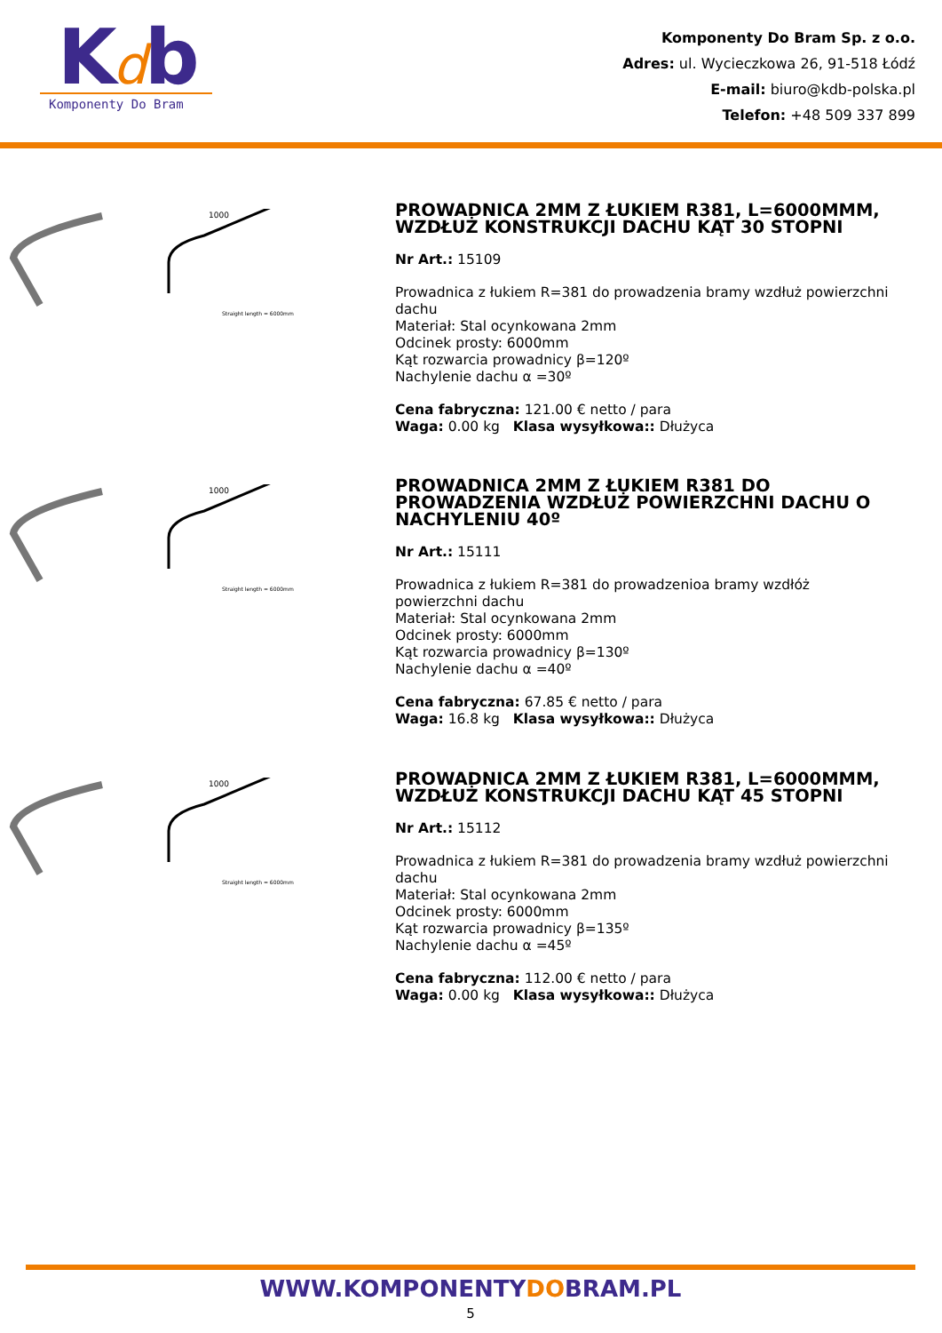K
d
b
Komponenty Do Bram
Komponenty Do Bram Sp. z o.o.
Adres: ul. Wycieczkowa 26, 91-518 Łódź
E-mail: biuro@kdb-polska.pl
Telefon: +48 509 337 899
1000
Straight length = 6000mm
PROWADNICA 2MM Z ŁUKIEM R381, L=6000MMM, WZDŁUŻ KONSTRUKCJI DACHU KĄT 30 STOPNI
Nr Art.: 15109
Prowadnica z łukiem R=381 do prowadzenia bramy wzdłuż powierzchni dachu
Materiał: Stal ocynkowana 2mm
Odcinek prosty: 6000mm
Kąt rozwarcia prowadnicy β=120º
Nachylenie dachu α =30º
Cena fabryczna: 121.00 € netto / para
Waga: 0.00 kg Klasa wysyłkowa:: Dłużyca
1000
Straight length = 6000mm
PROWADNICA 2MM Z ŁUKIEM R381 DO PROWADZENIA WZDŁUŻ POWIERZCHNI DACHU O NACHYLENIU 40º
Nr Art.: 15111
Prowadnica z łukiem R=381 do prowadzenioa bramy wzdłóż powierzchni dachu
Materiał: Stal ocynkowana 2mm
Odcinek prosty: 6000mm
Kąt rozwarcia prowadnicy β=130º
Nachylenie dachu α =40º
Cena fabryczna: 67.85 € netto / para
Waga: 16.8 kg Klasa wysyłkowa:: Dłużyca
1000
Straight length = 6000mm
PROWADNICA 2MM Z ŁUKIEM R381, L=6000MMM, WZDŁUŻ KONSTRUKCJI DACHU KĄT 45 STOPNI
Nr Art.: 15112
Prowadnica z łukiem R=381 do prowadzenia bramy wzdłuż powierzchni dachu
Materiał: Stal ocynkowana 2mm
Odcinek prosty: 6000mm
Kąt rozwarcia prowadnicy β=135º
Nachylenie dachu α =45º
Cena fabryczna: 112.00 € netto / para
Waga: 0.00 kg Klasa wysyłkowa:: Dłużyca
WWW.KOMPONENTYDOBRAM.PL
5